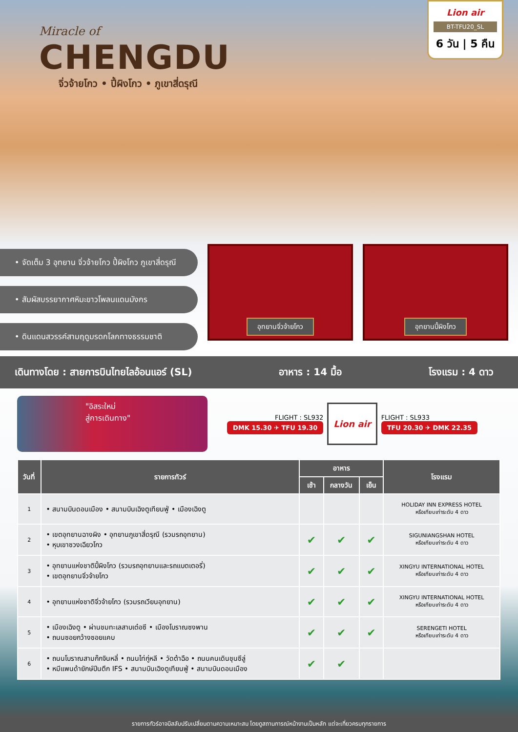Miracle of
CHENGDU
จิ่วจ้ายโกว • ปี้ผิงโกว • ภูเขาสี่ดรุณี
Lion air
BT-TFU20_SL
6 วัน | 5 คืน
• จัดเต็ม 3 อุทยาน จิ่วจ้ายโกว ปี้ผิงโกว ภูเขาสี่ดรุณี
• สัมผัสบรรยากาศหิมะขาวโพลนแดนมังกร
• ดินแดนสวรรค์สามฤดูมรดกโลกทางธรรมชาติ
อุทยานจิ่วจ้ายโกว อุทยานปี้ผิงโกว
เดินทางโดย : สายการบินไทยไลอ้อนแอร์ (SL) อาหาร : 14 มื้อ โรงแรม : 4 ดาว
"อิสระใหม่
สู่การเดินทาง"
FLIGHT : SL932
DMK 15.30 ✈ TFU 19.30
Lion air
FLIGHT : SL933
TFU 20.30 ✈ DMK 22.35
| วันที่ | รายการทัวร์ | อาหาร | | | โรงแรม |
| --- | --- | --- | --- | --- | --- |
| | | เช้า | กลางวัน | เย็น | |
| 1 | • สนามบินดอนเมือง • สนามบินเฉิงตูเทียนฟู่ • เมืองเฉิงตู | | | | HOLIDAY INN EXPRESS HOTEL หรือเทียบเท่าระดับ 4 ดาว |
| 2 | • เขตอุทยานฉางผิง • อุทยานภูเขาสี่ดรุณี (รวมรถอุทยาน) • หุบเขาซวงเฉียวโกว | ✔ | ✔ | ✔ | SIGUNIANGSHAN HOTEL หรือเทียบเท่าระดับ 4 ดาว |
| 3 | • อุทยานแห่งชาติปี้ผิงโกว (รวมรถอุทยานและรถแบตเตอรี่) • เขตอุทยานจิ่วจ้ายโกว | ✔ | ✔ | ✔ | XINGYU INTERNATIONAL HOTEL หรือเทียบเท่าระดับ 4 ดาว |
| 4 | • อุทยานแห่งชาติจิ่วจ้ายโกว (รวมรถเวียนอุทยาน) | ✔ | ✔ | ✔ | XINGYU INTERNATIONAL HOTEL หรือเทียบเท่าระดับ 4 ดาว |
| 5 | • เมืองเฉิงตู • ผ่านชมทะเลสาบเต๋อซี • เมืองโบราณซงพาน • ถนนซอยกว้างซอยแคบ | ✔ | ✔ | ✔ | SERENGETI HOTEL หรือเทียบเท่าระดับ 4 ดาว |
| 6 | • ถนนโบราณสามก๊กจินหลี่ • ถนนไท่กู่หลี • วัดต้าฉือ • ถนนคนเดินชุนซีลู่ • หมีแพนด้ายักษ์ปีนตึก IFS • สนามบินเฉิงตูเทียนฟู่ • สนามบินดอนเมือง | ✔ | ✔ | | |
รายการทัวร์อาจมีสลับปรับเปลี่ยนตามความเหมาะสม โดยดูสถานการณ์หน้างานเป็นหลัก แต่จะเที่ยวครบทุกรายการ